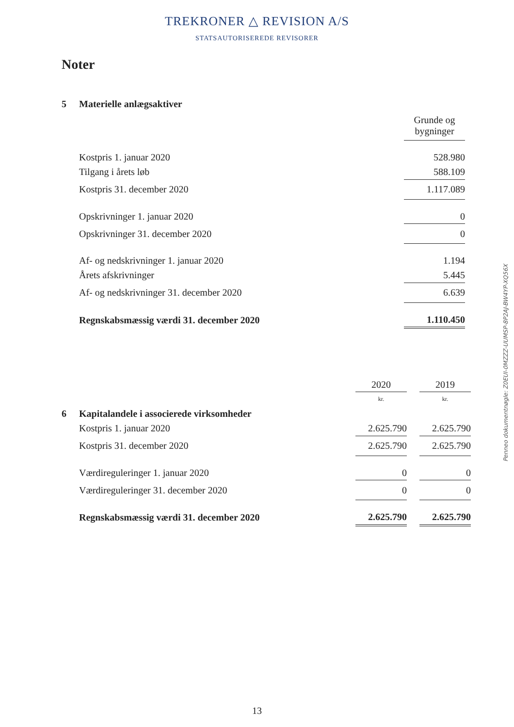TREKRONER △ REVISION A/S
STATSAUTORISEREDE REVISORER
Noter
| 5 | Materielle anlægsaktiver | |
| | | Grunde og bygninger |
| | Kostpris 1. januar 2020 | 528.980 |
| | Tilgang i årets løb | 588.109 |
| | Kostpris 31. december 2020 | 1.117.089 |
| | Opskrivninger 1. januar 2020 | 0 |
| | Opskrivninger 31. december 2020 | 0 |
| | Af- og nedskrivninger 1. januar 2020 | 1.194 |
| | Årets afskrivninger | 5.445 |
| | Af- og nedskrivninger 31. december 2020 | 6.639 |
| | Regnskabsmæssig værdi 31. december 2020 | 1.110.450 |
| | | 2020 | | 2019 |
| | | kr. | | kr. |
| 6 | Kapitalandele i associerede virksomheder | | | |
| | Kostpris 1. januar 2020 | 2.625.790 | | 2.625.790 |
| | Kostpris 31. december 2020 | 2.625.790 | | 2.625.790 |
| | Værdireguleringer 1. januar 2020 | 0 | | 0 |
| | Værdireguleringer 31. december 2020 | 0 | | 0 |
| | Regnskabsmæssig værdi 31. december 2020 | 2.625.790 | | 2.625.790 |
Penneo dokumentnøgle: Z0EUI-0MZZZ-UUMSP-8P2AJ-BW4YP-XQ56X
13